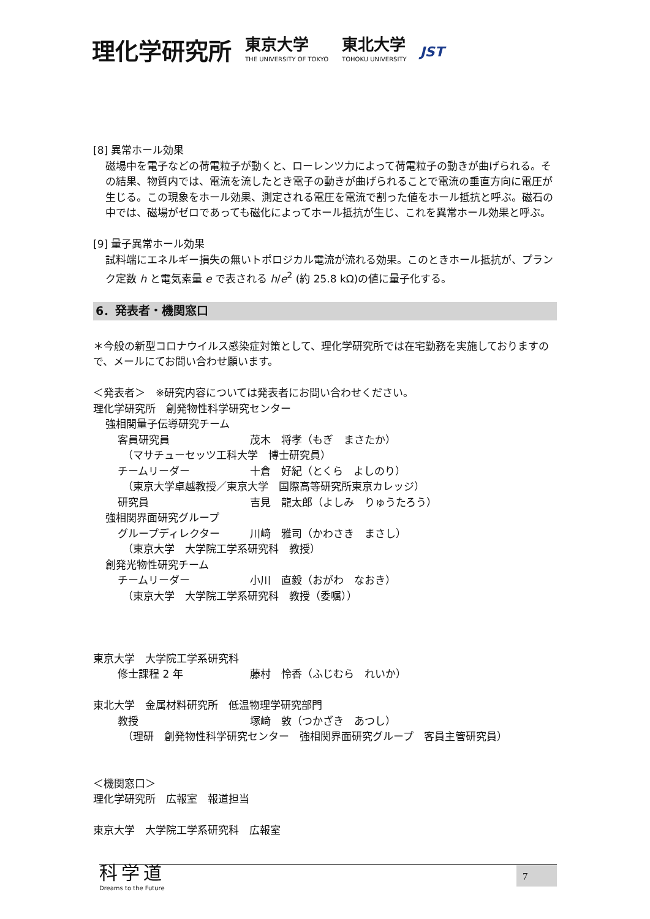理化学研究所 東京大学
THE UNIVERSITY OF TOKYO 東北大学
TOHOKU UNIVERSITY JST
[8] 異常ホール効果
磁場中を電子などの荷電粒子が動くと、ローレンツ力によって荷電粒子の動きが曲げられる。その結果、物質内では、電流を流したとき電子の動きが曲げられることで電流の垂直方向に電圧が生じる。この現象をホール効果、測定される電圧を電流で割った値をホール抵抗と呼ぶ。磁石の中では、磁場がゼロであっても磁化によってホール抵抗が生じ、これを異常ホール効果と呼ぶ。
[9] 量子異常ホール効果
試料端にエネルギー損失の無いトポロジカル電流が流れる効果。このときホール抵抗が、プランク定数 h と電気素量 e で表される h/e<sup>2</sup> (約 25.8 kΩ)の値に量子化する。
6．発表者・機関窓口
＊今般の新型コロナウイルス感染症対策として、理化学研究所では在宅勤務を実施しておりますので、メールにてお問い合わせ願います。
＜発表者＞　※研究内容については発表者にお問い合わせください。
理化学研究所　創発物性科学研究センター
強相関量子伝導研究チーム
客員研究員 茂木　将孝（もぎ　まさたか）
（マサチューセッツ工科大学　博士研究員）
チームリーダー 十倉　好紀（とくら　よしのり）
（東京大学卓越教授／東京大学　国際高等研究所東京カレッジ）
研究員 吉見　龍太郎（よしみ　りゅうたろう）
強相関界面研究グループ
グループディレクター 川﨑　雅司（かわさき　まさし）
（東京大学　大学院工学系研究科　教授）
創発光物性研究チーム
チームリーダー 小川　直毅（おがわ　なおき）
（東京大学　大学院工学系研究科　教授（委嘱））
東京大学　大学院工学系研究科
修士課程 2 年 藤村　怜香（ふじむら　れいか）
東北大学　金属材料研究所　低温物理学研究部門
教授 塚﨑　敦（つかざき　あつし）
（理研　創発物性科学研究センター　強相関界面研究グループ　客員主管研究員）
＜機関窓口＞
理化学研究所　広報室　報道担当
東京大学　大学院工学系研究科　広報室
科学道
Dreams to the Future
7